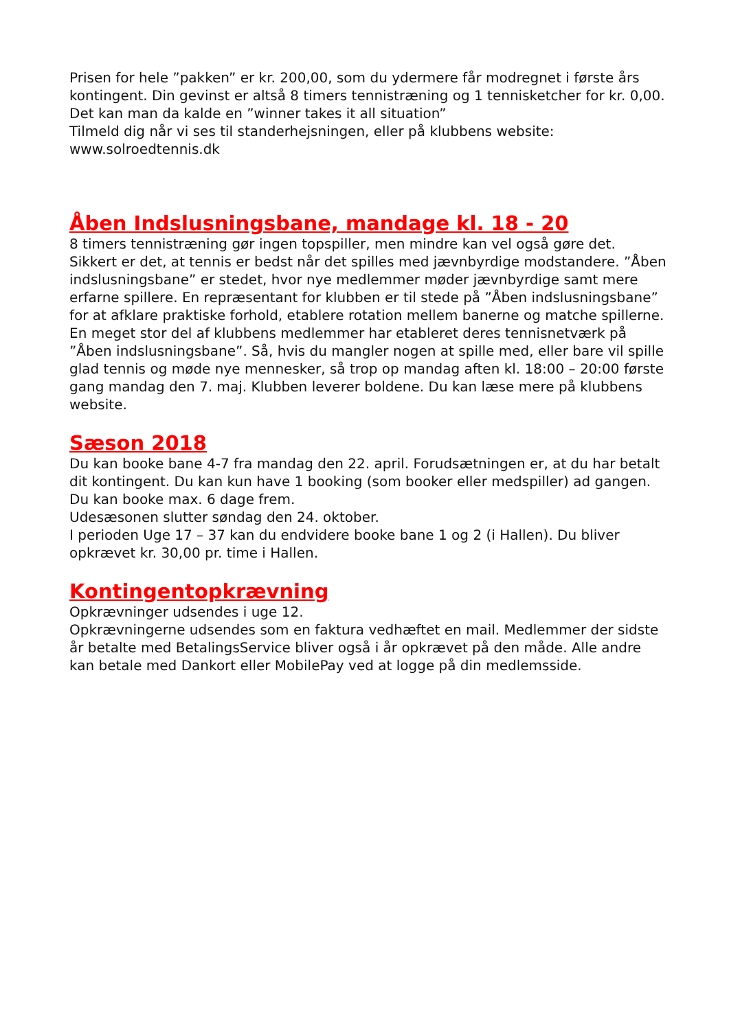Prisen for hele ”pakken” er kr. 200,00, som du ydermere får modregnet i første års kontingent. Din gevinst er altså 8 timers tennistræning og 1 tennisketcher for kr. 0,00. Det kan man da kalde en ”winner takes it all situation”
Tilmeld dig når vi ses til standerhejsningen, eller på klubbens website: www.solroedtennis.dk
Åben Indslusningsbane, mandage kl. 18 - 20
8 timers tennistræning gør ingen topspiller, men mindre kan vel også gøre det. Sikkert er det, at tennis er bedst når det spilles med jævnbyrdige modstandere. ”Åben indslusningsbane” er stedet, hvor nye medlemmer møder jævnbyrdige samt mere erfarne spillere. En repræsentant for klubben er til stede på ”Åben indslusningsbane” for at afklare praktiske forhold, etablere rotation mellem banerne og matche spillerne.
En meget stor del af klubbens medlemmer har etableret deres tennisnetværk på ”Åben indslusningsbane”. Så, hvis du mangler nogen at spille med, eller bare vil spille glad tennis og møde nye mennesker, så trop op mandag aften kl. 18:00 – 20:00 første gang mandag den 7. maj. Klubben leverer boldene. Du kan læse mere på klubbens website.
Sæson 2018
Du kan booke bane 4-7 fra mandag den 22. april. Forudsætningen er, at du har betalt dit kontingent. Du kan kun have 1 booking (som booker eller medspiller) ad gangen. Du kan booke max. 6 dage frem.
Udesæsonen slutter søndag den 24. oktober.
I perioden Uge 17 – 37 kan du endvidere booke bane 1 og 2 (i Hallen). Du bliver opkrævet kr. 30,00 pr. time i Hallen.
Kontingentopkrævning
Opkrævninger udsendes i uge 12.
Opkrævningerne udsendes som en faktura vedhæftet en mail. Medlemmer der sidste år betalte med BetalingsService bliver også i år opkrævet på den måde. Alle andre kan betale med Dankort eller MobilePay ved at logge på din medlemsside.